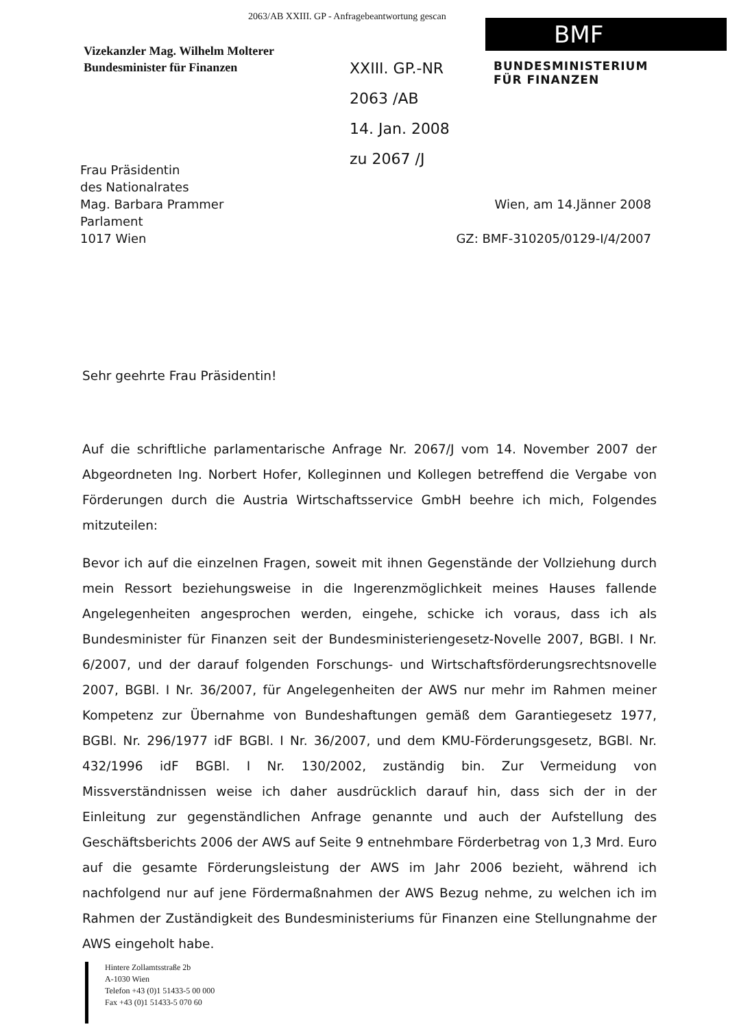2063/AB XXIII. GP - Anfragebeantwortung gescan
BMF
Vizekanzler Mag. Wilhelm Molterer
Bundesminister für Finanzen
XXIII. GP.-NR
2063 /AB
14. Jan. 2008
zu 2067 /J
BUNDESMINISTERIUM
FÜR FINANZEN
Frau Präsidentin
des Nationalrates
Mag. Barbara Prammer
Parlament
1017 Wien
Wien, am 14.Jänner 2008
GZ: BMF-310205/0129-I/4/2007
Sehr geehrte Frau Präsidentin!
Auf die schriftliche parlamentarische Anfrage Nr. 2067/J vom 14. November 2007 der Abgeordneten Ing. Norbert Hofer, Kolleginnen und Kollegen betreffend die Vergabe von Förderungen durch die Austria Wirtschaftsservice GmbH beehre ich mich, Folgendes mitzuteilen:
Bevor ich auf die einzelnen Fragen, soweit mit ihnen Gegenstände der Vollziehung durch mein Ressort beziehungsweise in die Ingerenzmöglichkeit meines Hauses fallende Angelegenheiten angesprochen werden, eingehe, schicke ich voraus, dass ich als Bundesminister für Finanzen seit der Bundesministeriengesetz-Novelle 2007, BGBl. I Nr. 6/2007, und der darauf folgenden Forschungs- und Wirtschaftsförderungsrechtsnovelle 2007, BGBl. I Nr. 36/2007, für Angelegenheiten der AWS nur mehr im Rahmen meiner Kompetenz zur Übernahme von Bundeshaftungen gemäß dem Garantiegesetz 1977, BGBl. Nr. 296/1977 idF BGBl. I Nr. 36/2007, und dem KMU-Förderungsgesetz, BGBl. Nr. 432/1996 idF BGBl. I Nr. 130/2002, zuständig bin. Zur Vermeidung von Missverständnissen weise ich daher ausdrücklich darauf hin, dass sich der in der Einleitung zur gegenständlichen Anfrage genannte und auch der Aufstellung des Geschäftsberichts 2006 der AWS auf Seite 9 entnehmbare Förderbetrag von 1,3 Mrd. Euro auf die gesamte Förderungsleistung der AWS im Jahr 2006 bezieht, während ich nachfolgend nur auf jene Fördermaßnahmen der AWS Bezug nehme, zu welchen ich im Rahmen der Zuständigkeit des Bundesministeriums für Finanzen eine Stellungnahme der AWS eingeholt habe.
Hintere Zollamtsstraße 2b
A-1030 Wien
Telefon +43 (0)1 51433-5 00 000
Fax +43 (0)1 51433-5 070 60